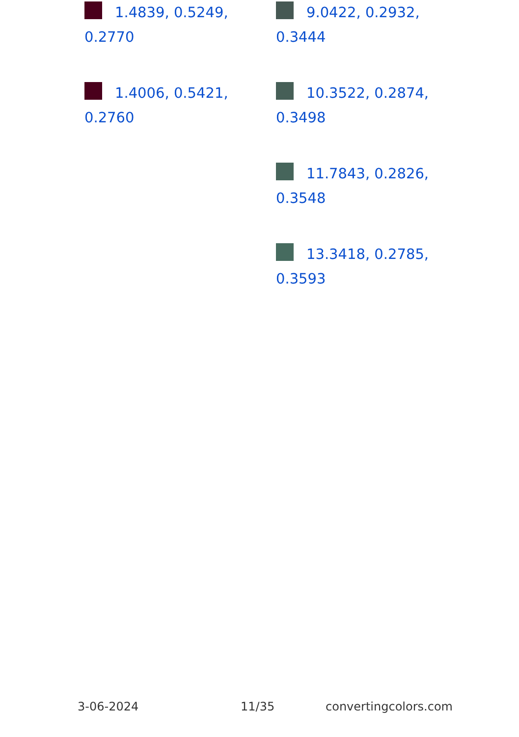1.4839, 0.5249, 0.2770
1.4006, 0.5421, 0.2760
9.0422, 0.2932, 0.3444
10.3522, 0.2874, 0.3498
11.7843, 0.2826, 0.3548
13.3418, 0.2785, 0.3593
3-06-2024 11/35 convertingcolors.com